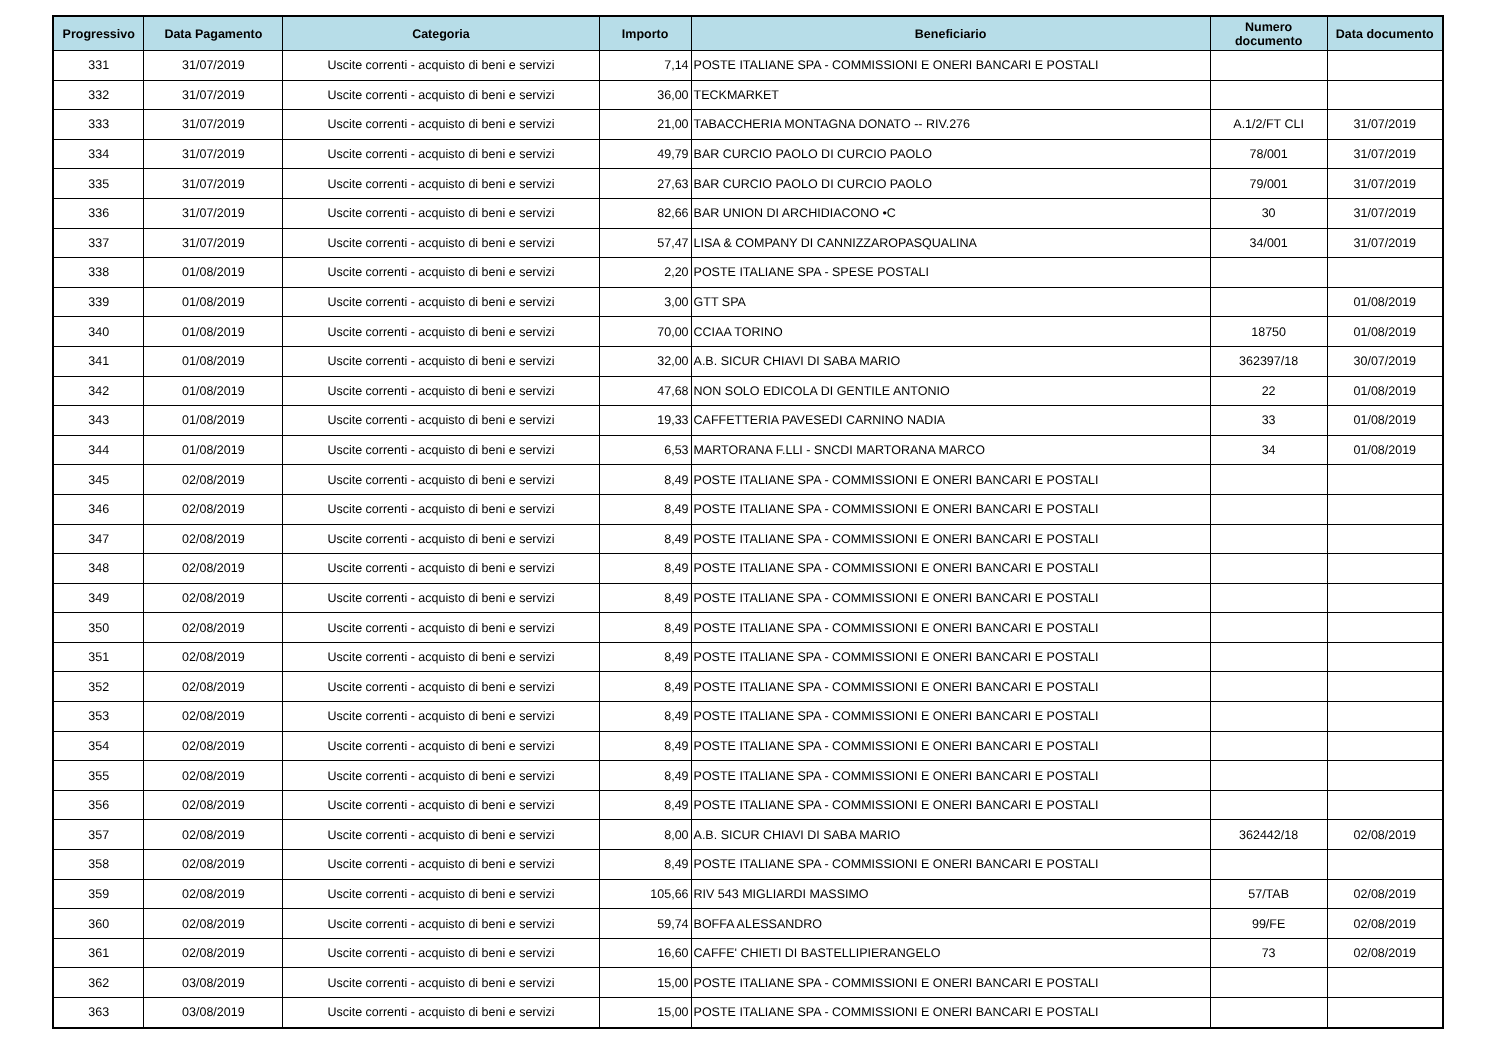| Progressivo | Data Pagamento | Categoria | Importo | Beneficiario | Numero documento | Data documento |
| --- | --- | --- | --- | --- | --- | --- |
| 331 | 31/07/2019 | Uscite correnti - acquisto di beni e servizi | 7,14 | POSTE ITALIANE SPA - COMMISSIONI E ONERI BANCARI E POSTALI | | |
| 332 | 31/07/2019 | Uscite correnti - acquisto di beni e servizi | 36,00 | TECKMARKET | | |
| 333 | 31/07/2019 | Uscite correnti - acquisto di beni e servizi | 21,00 | TABACCHERIA MONTAGNA DONATO -- RIV.276 | A.1/2/FT CLI | 31/07/2019 |
| 334 | 31/07/2019 | Uscite correnti - acquisto di beni e servizi | 49,79 | BAR CURCIO PAOLO DI CURCIO PAOLO | 78/001 | 31/07/2019 |
| 335 | 31/07/2019 | Uscite correnti - acquisto di beni e servizi | 27,63 | BAR CURCIO PAOLO DI CURCIO PAOLO | 79/001 | 31/07/2019 |
| 336 | 31/07/2019 | Uscite correnti - acquisto di beni e servizi | 82,66 | BAR UNION DI ARCHIDIACONO •C | 30 | 31/07/2019 |
| 337 | 31/07/2019 | Uscite correnti - acquisto di beni e servizi | 57,47 | LISA & COMPANY DI CANNIZZAROPASQUALINA | 34/001 | 31/07/2019 |
| 338 | 01/08/2019 | Uscite correnti - acquisto di beni e servizi | 2,20 | POSTE ITALIANE SPA - SPESE POSTALI | | |
| 339 | 01/08/2019 | Uscite correnti - acquisto di beni e servizi | 3,00 | GTT SPA | | 01/08/2019 |
| 340 | 01/08/2019 | Uscite correnti - acquisto di beni e servizi | 70,00 | CCIAA TORINO | 18750 | 01/08/2019 |
| 341 | 01/08/2019 | Uscite correnti - acquisto di beni e servizi | 32,00 | A.B. SICUR CHIAVI DI SABA MARIO | 362397/18 | 30/07/2019 |
| 342 | 01/08/2019 | Uscite correnti - acquisto di beni e servizi | 47,68 | NON SOLO EDICOLA DI GENTILE ANTONIO | 22 | 01/08/2019 |
| 343 | 01/08/2019 | Uscite correnti - acquisto di beni e servizi | 19,33 | CAFFETTERIA PAVESEDI CARNINO NADIA | 33 | 01/08/2019 |
| 344 | 01/08/2019 | Uscite correnti - acquisto di beni e servizi | 6,53 | MARTORANA F.LLI - SNCDI MARTORANA MARCO | 34 | 01/08/2019 |
| 345 | 02/08/2019 | Uscite correnti - acquisto di beni e servizi | 8,49 | POSTE ITALIANE SPA - COMMISSIONI E ONERI BANCARI E POSTALI | | |
| 346 | 02/08/2019 | Uscite correnti - acquisto di beni e servizi | 8,49 | POSTE ITALIANE SPA - COMMISSIONI E ONERI BANCARI E POSTALI | | |
| 347 | 02/08/2019 | Uscite correnti - acquisto di beni e servizi | 8,49 | POSTE ITALIANE SPA - COMMISSIONI E ONERI BANCARI E POSTALI | | |
| 348 | 02/08/2019 | Uscite correnti - acquisto di beni e servizi | 8,49 | POSTE ITALIANE SPA - COMMISSIONI E ONERI BANCARI E POSTALI | | |
| 349 | 02/08/2019 | Uscite correnti - acquisto di beni e servizi | 8,49 | POSTE ITALIANE SPA - COMMISSIONI E ONERI BANCARI E POSTALI | | |
| 350 | 02/08/2019 | Uscite correnti - acquisto di beni e servizi | 8,49 | POSTE ITALIANE SPA - COMMISSIONI E ONERI BANCARI E POSTALI | | |
| 351 | 02/08/2019 | Uscite correnti - acquisto di beni e servizi | 8,49 | POSTE ITALIANE SPA - COMMISSIONI E ONERI BANCARI E POSTALI | | |
| 352 | 02/08/2019 | Uscite correnti - acquisto di beni e servizi | 8,49 | POSTE ITALIANE SPA - COMMISSIONI E ONERI BANCARI E POSTALI | | |
| 353 | 02/08/2019 | Uscite correnti - acquisto di beni e servizi | 8,49 | POSTE ITALIANE SPA - COMMISSIONI E ONERI BANCARI E POSTALI | | |
| 354 | 02/08/2019 | Uscite correnti - acquisto di beni e servizi | 8,49 | POSTE ITALIANE SPA - COMMISSIONI E ONERI BANCARI E POSTALI | | |
| 355 | 02/08/2019 | Uscite correnti - acquisto di beni e servizi | 8,49 | POSTE ITALIANE SPA - COMMISSIONI E ONERI BANCARI E POSTALI | | |
| 356 | 02/08/2019 | Uscite correnti - acquisto di beni e servizi | 8,49 | POSTE ITALIANE SPA - COMMISSIONI E ONERI BANCARI E POSTALI | | |
| 357 | 02/08/2019 | Uscite correnti - acquisto di beni e servizi | 8,00 | A.B. SICUR CHIAVI DI SABA MARIO | 362442/18 | 02/08/2019 |
| 358 | 02/08/2019 | Uscite correnti - acquisto di beni e servizi | 8,49 | POSTE ITALIANE SPA - COMMISSIONI E ONERI BANCARI E POSTALI | | |
| 359 | 02/08/2019 | Uscite correnti - acquisto di beni e servizi | 105,66 | RIV 543 MIGLIARDI MASSIMO | 57/TAB | 02/08/2019 |
| 360 | 02/08/2019 | Uscite correnti - acquisto di beni e servizi | 59,74 | BOFFA ALESSANDRO | 99/FE | 02/08/2019 |
| 361 | 02/08/2019 | Uscite correnti - acquisto di beni e servizi | 16,60 | CAFFE' CHIETI DI BASTELLIPIERANGELO | 73 | 02/08/2019 |
| 362 | 03/08/2019 | Uscite correnti - acquisto di beni e servizi | 15,00 | POSTE ITALIANE SPA - COMMISSIONI E ONERI BANCARI E POSTALI | | |
| 363 | 03/08/2019 | Uscite correnti - acquisto di beni e servizi | 15,00 | POSTE ITALIANE SPA - COMMISSIONI E ONERI BANCARI E POSTALI | | |